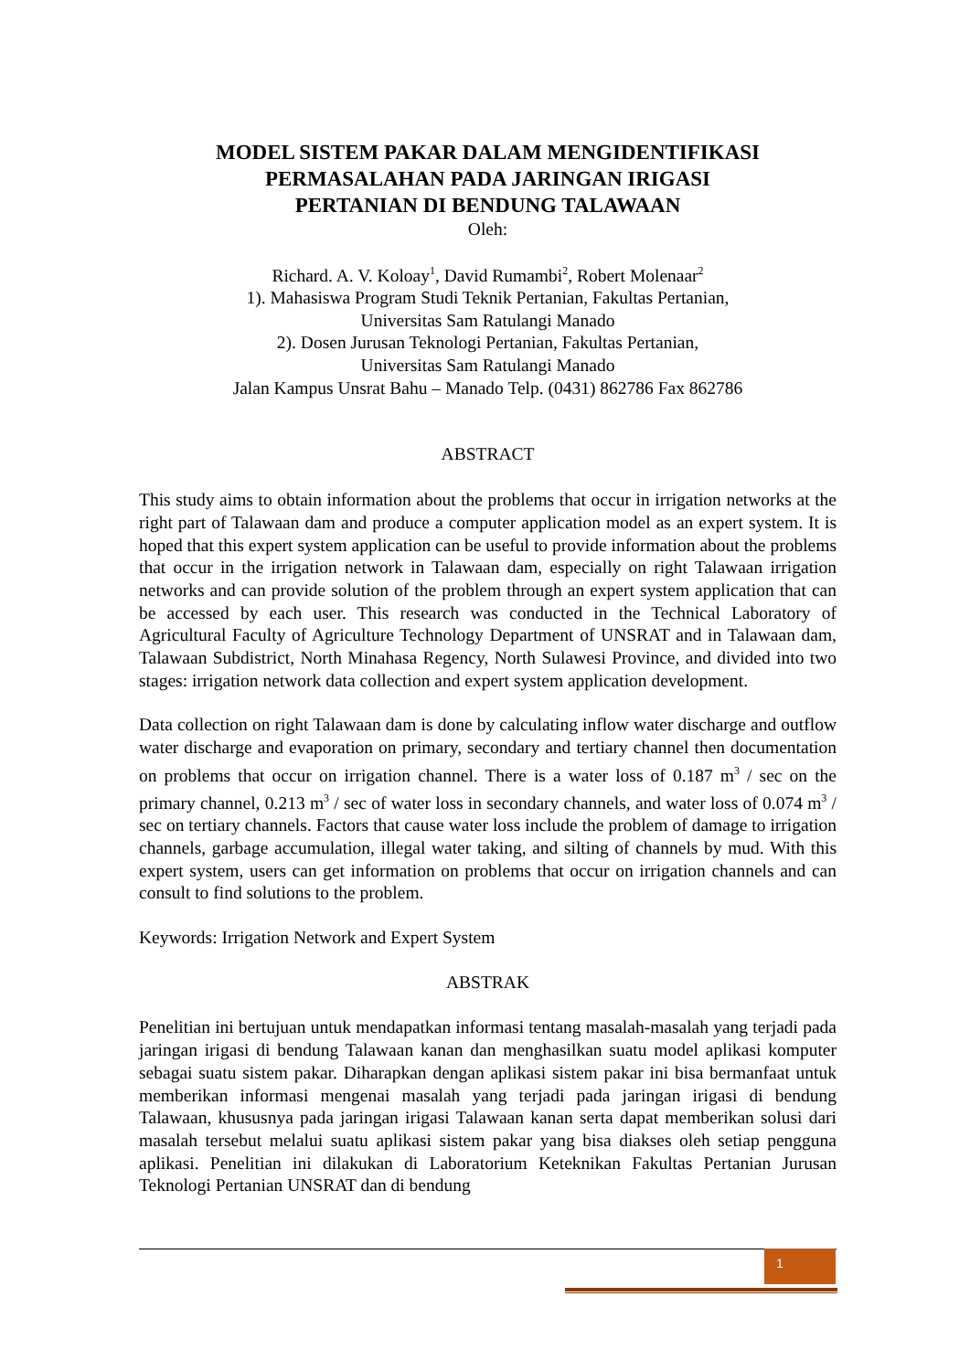MODEL SISTEM PAKAR DALAM MENGIDENTIFIKASI
PERMASALAHAN PADA JARINGAN IRIGASI
PERTANIAN DI BENDUNG TALAWAAN
Oleh:
Richard. A. V. Koloay<sup>1</sup>, David Rumambi<sup>2</sup>, Robert Molenaar<sup>2</sup>
1). Mahasiswa Program Studi Teknik Pertanian, Fakultas Pertanian,
Universitas Sam Ratulangi Manado
2). Dosen Jurusan Teknologi Pertanian, Fakultas Pertanian,
Universitas Sam Ratulangi Manado
Jalan Kampus Unsrat Bahu – Manado Telp. (0431) 862786 Fax 862786
ABSTRACT
This study aims to obtain information about the problems that occur in irrigation networks at the right part of Talawaan dam and produce a computer application model as an expert system. It is hoped that this expert system application can be useful to provide information about the problems that occur in the irrigation network in Talawaan dam, especially on right Talawaan irrigation networks and can provide solution of the problem through an expert system application that can be accessed by each user. This research was conducted in the Technical Laboratory of Agricultural Faculty of Agriculture Technology Department of UNSRAT and in Talawaan dam, Talawaan Subdistrict, North Minahasa Regency, North Sulawesi Province, and divided into two stages: irrigation network data collection and expert system application development.
Data collection on right Talawaan dam is done by calculating inflow water discharge and outflow water discharge and evaporation on primary, secondary and tertiary channel then documentation on problems that occur on irrigation channel. There is a water loss of 0.187 m<sup>3</sup> / sec on the primary channel, 0.213 m<sup>3</sup> / sec of water loss in secondary channels, and water loss of 0.074 m<sup>3</sup> / sec on tertiary channels. Factors that cause water loss include the problem of damage to irrigation channels, garbage accumulation, illegal water taking, and silting of channels by mud. With this expert system, users can get information on problems that occur on irrigation channels and can consult to find solutions to the problem.
Keywords: Irrigation Network and Expert System
ABSTRAK
Penelitian ini bertujuan untuk mendapatkan informasi tentang masalah-masalah yang terjadi pada jaringan irigasi di bendung Talawaan kanan dan menghasilkan suatu model aplikasi komputer sebagai suatu sistem pakar. Diharapkan dengan aplikasi sistem pakar ini bisa bermanfaat untuk memberikan informasi mengenai masalah yang terjadi pada jaringan irigasi di bendung Talawaan, khususnya pada jaringan irigasi Talawaan kanan serta dapat memberikan solusi dari masalah tersebut melalui suatu aplikasi sistem pakar yang bisa diakses oleh setiap pengguna aplikasi. Penelitian ini dilakukan di Laboratorium Keteknikan Fakultas Pertanian Jurusan Teknologi Pertanian UNSRAT dan di bendung
1